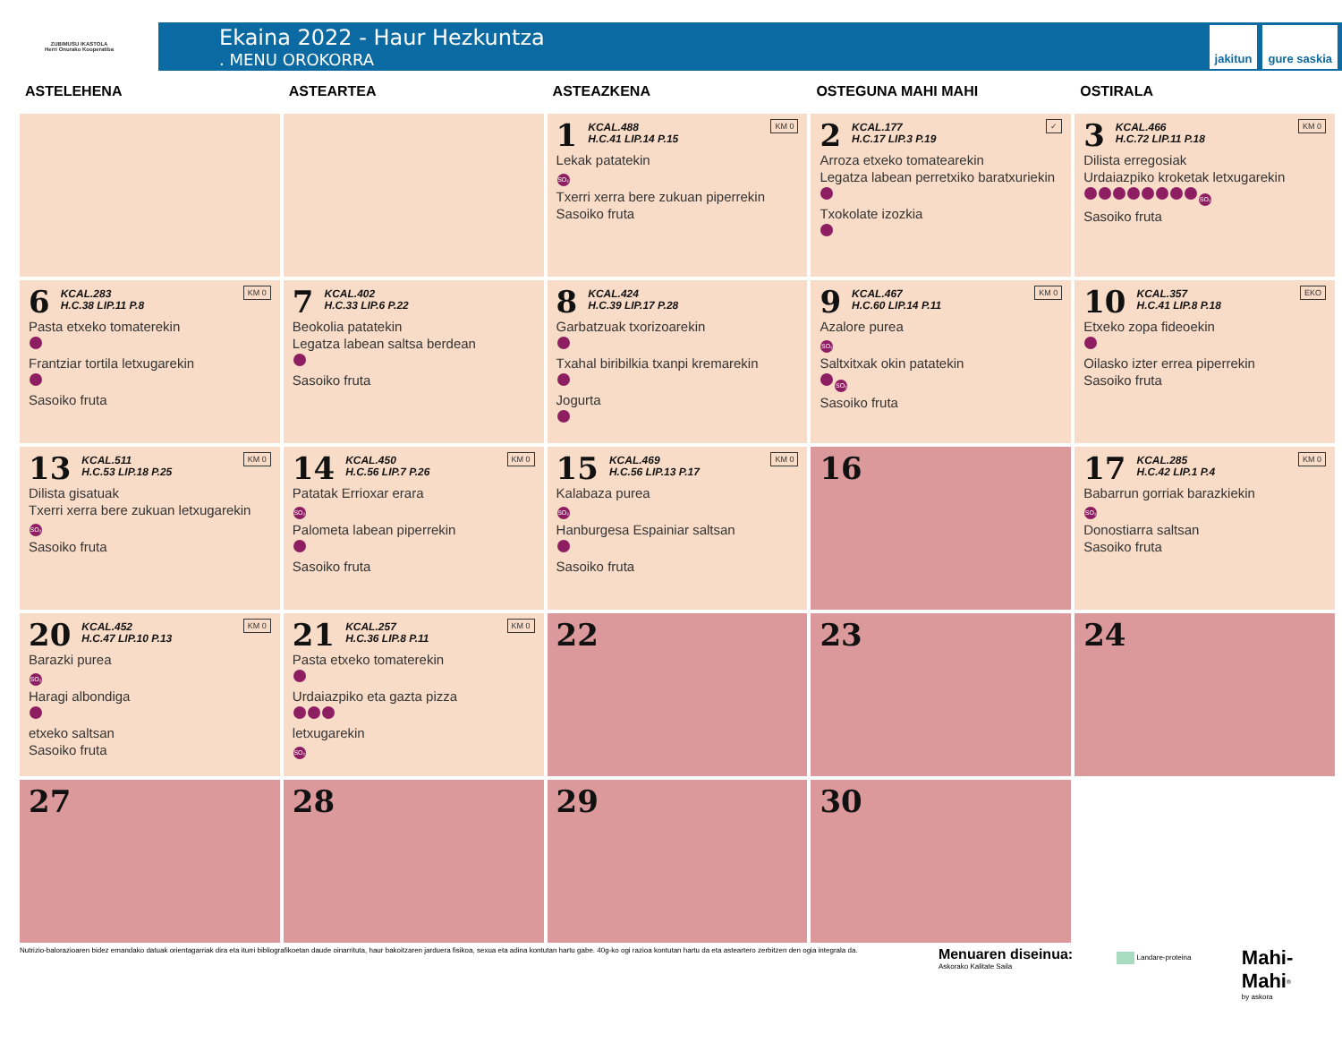ZUBIMUSU IKASTOLA
Herri Onurako Kooperatiba
Ekaina 2022 - Haur Hezkuntza
. MENU OROKORRA
jakitun gure saskia
| ASTELEHENA | ASTEARTEA | ASTEAZKENA | OSTEGUNA MAHI MAHI | OSTIRALA |
| --- | --- | --- | --- | --- |
| | | KM 0 1 KCAL.488 H.C.41 LIP.14 P.15 Lekak patatekin SO₂ Txerri xerra bere zukuan piperrekin Sasoiko fruta | ✓ 2 KCAL.177 H.C.17 LIP.3 P.19 Arroza etxeko tomatearekin Legatza labean perretxiko baratxuriekin Txokolate izozkia | KM 0 3 KCAL.466 H.C.72 LIP.11 P.18 Dilista erregosiak Urdaiazpiko kroketak letxugarekin SO₂ Sasoiko fruta |
| KM 0 6 KCAL.283 H.C.38 LIP.11 P.8 Pasta etxeko tomaterekin Frantziar tortila letxugarekin Sasoiko fruta | 7 KCAL.402 H.C.33 LIP.6 P.22 Beokolia patatekin Legatza labean saltsa berdean Sasoiko fruta | 8 KCAL.424 H.C.39 LIP.17 P.28 Garbatzuak txorizoarekin Txahal biribilkia txanpi kremarekin Jogurta | KM 0 9 KCAL.467 H.C.60 LIP.14 P.11 Azalore purea SO₂ Saltxitxak okin patatekin SO₂ Sasoiko fruta | EKO 10 KCAL.357 H.C.41 LIP.8 P.18 Etxeko zopa fideoekin Oilasko izter errea piperrekin Sasoiko fruta |
| KM 0 13 KCAL.511 H.C.53 LIP.18 P.25 Dilista gisatuak Txerri xerra bere zukuan letxugarekin SO₂ Sasoiko fruta | KM 0 14 KCAL.450 H.C.56 LIP.7 P.26 Patatak Errioxar erara SO₂ Palometa labean piperrekin Sasoiko fruta | KM 0 15 KCAL.469 H.C.56 LIP.13 P.17 Kalabaza purea SO₂ Hanburgesa Espainiar saltsan Sasoiko fruta | 16 | KM 0 17 KCAL.285 H.C.42 LIP.1 P.4 Babarrun gorriak barazkiekin SO₂ Donostiarra saltsan Sasoiko fruta |
| KM 0 20 KCAL.452 H.C.47 LIP.10 P.13 Barazki purea SO₂ Haragi albondiga etxeko saltsan Sasoiko fruta | KM 0 21 KCAL.257 H.C.36 LIP.8 P.11 Pasta etxeko tomaterekin Urdaiazpiko eta gazta pizza letxugarekin SO₂ | 22 | 23 | 24 |
| 27 | 28 | 29 | 30 | |
Nutrizio-balorazioaren bidez emandako datuak orientagarriak dira eta iturri bibliografikoetan daude oinarrituta, haur bakoitzaren jarduera fisikoa, sexua eta adina kontutan hartu gabe. 40g-ko ogi razioa kontutan hartu da eta asteartero zerbitzen den ogia integrala da.
Menuaren diseinua:
Askorako Kalitate Saila
Landare-proteina
Mahi-Mahi<sup>®</sup>
by askora